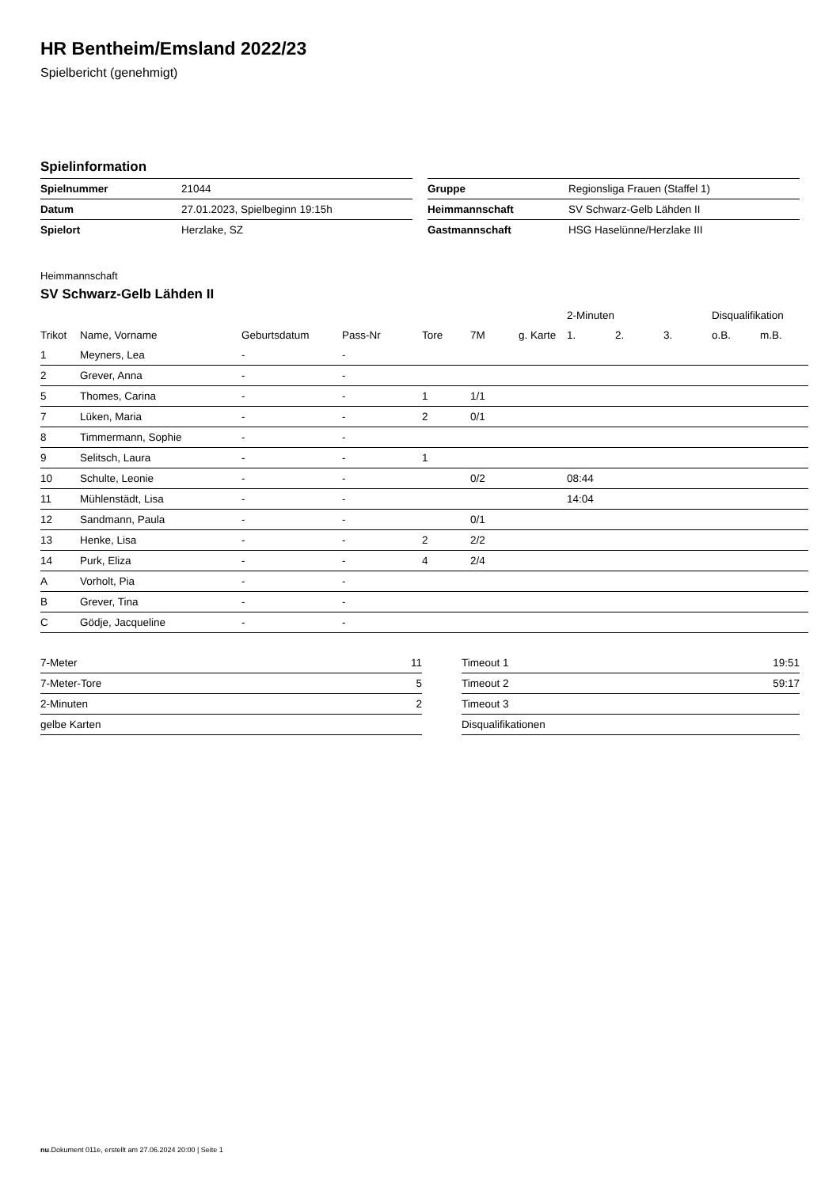HR Bentheim/Emsland 2022/23
Spielbericht (genehmigt)
Spielinformation
| Spielnummer | 21044 |
| Datum | 27.01.2023, Spielbeginn 19:15h |
| Spielort | Herzlake, SZ |
| Gruppe | Regionsliga Frauen (Staffel 1) |
| Heimmannschaft | SV Schwarz-Gelb Lähden II |
| Gastmannschaft | HSG Haselünne/Herzlake III |
Heimmannschaft
SV Schwarz-Gelb Lähden II
| | | | | | | | 2-Minuten | | | Disqualifikation | |
| --- | --- | --- | --- | --- | --- | --- | --- | --- | --- | --- | --- |
| Trikot | Name, Vorname | Geburtsdatum | Pass-Nr | Tore | 7M | g. Karte | 1. | 2. | 3. | o.B. | m.B. |
| 1 | Meyners, Lea | - | - | | | | | | | | |
| 2 | Grever, Anna | - | - | | | | | | | | |
| 5 | Thomes, Carina | - | - | 1 | 1/1 | | | | | | |
| 7 | Lüken, Maria | - | - | 2 | 0/1 | | | | | | |
| 8 | Timmermann, Sophie | - | - | | | | | | | | |
| 9 | Selitsch, Laura | - | - | 1 | | | | | | | |
| 10 | Schulte, Leonie | - | - | | 0/2 | | 08:44 | | | | |
| 11 | Mühlenstädt, Lisa | - | - | | | | 14:04 | | | | |
| 12 | Sandmann, Paula | - | - | | 0/1 | | | | | | |
| 13 | Henke, Lisa | - | - | 2 | 2/2 | | | | | | |
| 14 | Purk, Eliza | - | - | 4 | 2/4 | | | | | | |
| A | Vorholt, Pia | - | - | | | | | | | | |
| B | Grever, Tina | - | - | | | | | | | | |
| C | Gödje, Jacqueline | - | - | | | | | | | | |
| 7-Meter | 11 |
| 7-Meter-Tore | 5 |
| 2-Minuten | 2 |
| gelbe Karten | |
| Timeout 1 | 19:51 |
| Timeout 2 | 59:17 |
| Timeout 3 | |
| Disqualifikationen | |
nu.Dokument 011e, erstellt am 27.06.2024 20:00 | Seite 1